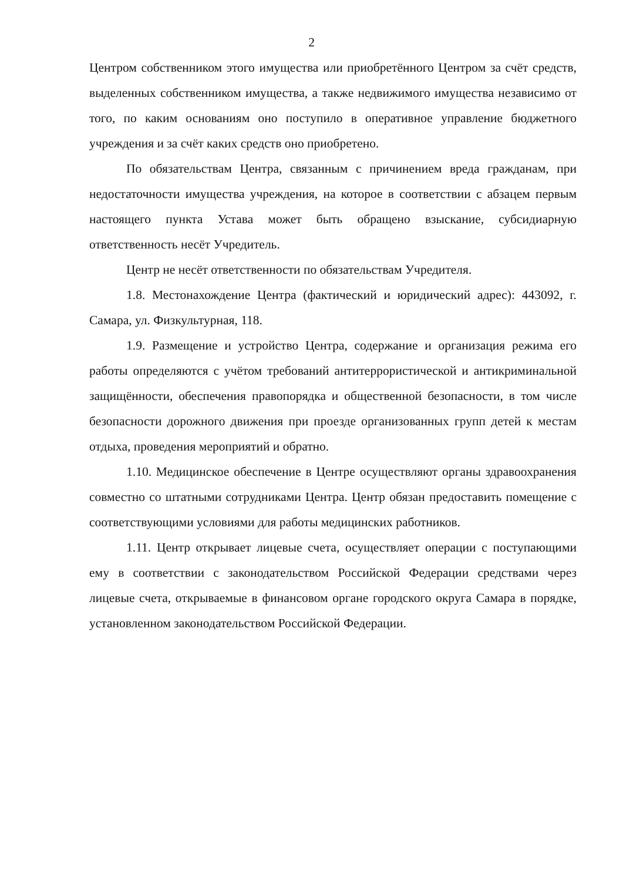2
Центром собственником этого имущества или приобретённого Центром за счёт средств, выделенных собственником имущества, а также недвижимого имущества независимо от того, по каким основаниям оно поступило в оперативное управление бюджетного учреждения и за счёт каких средств оно приобретено.
По обязательствам Центра, связанным с причинением вреда гражданам, при недостаточности имущества учреждения, на которое в соответствии с абзацем первым настоящего пункта Устава может быть обращено взыскание, субсидиарную ответственность несёт Учредитель.
Центр не несёт ответственности по обязательствам Учредителя.
1.8. Местонахождение Центра (фактический и юридический адрес): 443092, г. Самара, ул. Физкультурная, 118.
1.9. Размещение и устройство Центра, содержание и организация режима его работы определяются с учётом требований антитеррористической и антикриминальной защищённости, обеспечения правопорядка и общественной безопасности, в том числе безопасности дорожного движения при проезде организованных групп детей к местам отдыха, проведения мероприятий и обратно.
1.10. Медицинское обеспечение в Центре осуществляют органы здравоохранения совместно со штатными сотрудниками Центра. Центр обязан предоставить помещение с соответствующими условиями для работы медицинских работников.
1.11. Центр открывает лицевые счета, осуществляет операции с поступающими ему в соответствии с законодательством Российской Федерации средствами через лицевые счета, открываемые в финансовом органе городского округа Самара в порядке, установленном законодательством Российской Федерации.